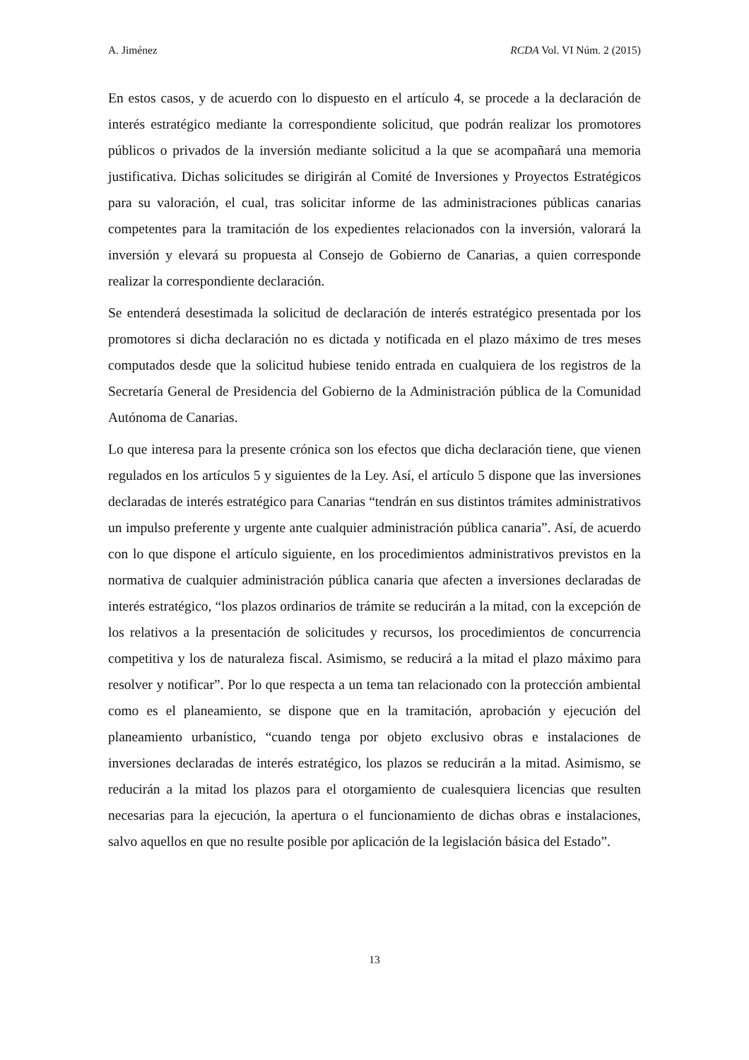A. Jiménez RCDA Vol. VI Núm. 2 (2015)
En estos casos, y de acuerdo con lo dispuesto en el artículo 4, se procede a la declaración de interés estratégico mediante la correspondiente solicitud, que podrán realizar los promotores públicos o privados de la inversión mediante solicitud a la que se acompañará una memoria justificativa. Dichas solicitudes se dirigirán al Comité de Inversiones y Proyectos Estratégicos para su valoración, el cual, tras solicitar informe de las administraciones públicas canarias competentes para la tramitación de los expedientes relacionados con la inversión, valorará la inversión y elevará su propuesta al Consejo de Gobierno de Canarias, a quien corresponde realizar la correspondiente declaración.
Se entenderá desestimada la solicitud de declaración de interés estratégico presentada por los promotores si dicha declaración no es dictada y notificada en el plazo máximo de tres meses computados desde que la solicitud hubiese tenido entrada en cualquiera de los registros de la Secretaría General de Presidencia del Gobierno de la Administración pública de la Comunidad Autónoma de Canarias.
Lo que interesa para la presente crónica son los efectos que dicha declaración tiene, que vienen regulados en los artículos 5 y siguientes de la Ley. Así, el artículo 5 dispone que las inversiones declaradas de interés estratégico para Canarias “tendrán en sus distintos trámites administrativos un impulso preferente y urgente ante cualquier administración pública canaria”. Así, de acuerdo con lo que dispone el artículo siguiente, en los procedimientos administrativos previstos en la normativa de cualquier administración pública canaria que afecten a inversiones declaradas de interés estratégico, “los plazos ordinarios de trámite se reducirán a la mitad, con la excepción de los relativos a la presentación de solicitudes y recursos, los procedimientos de concurrencia competitiva y los de naturaleza fiscal. Asimismo, se reducirá a la mitad el plazo máximo para resolver y notificar”. Por lo que respecta a un tema tan relacionado con la protección ambiental como es el planeamiento, se dispone que en la tramitación, aprobación y ejecución del planeamiento urbanístico, “cuando tenga por objeto exclusivo obras e instalaciones de inversiones declaradas de interés estratégico, los plazos se reducirán a la mitad. Asimismo, se reducirán a la mitad los plazos para el otorgamiento de cualesquiera licencias que resulten necesarias para la ejecución, la apertura o el funcionamiento de dichas obras e instalaciones, salvo aquellos en que no resulte posible por aplicación de la legislación básica del Estado”.
13